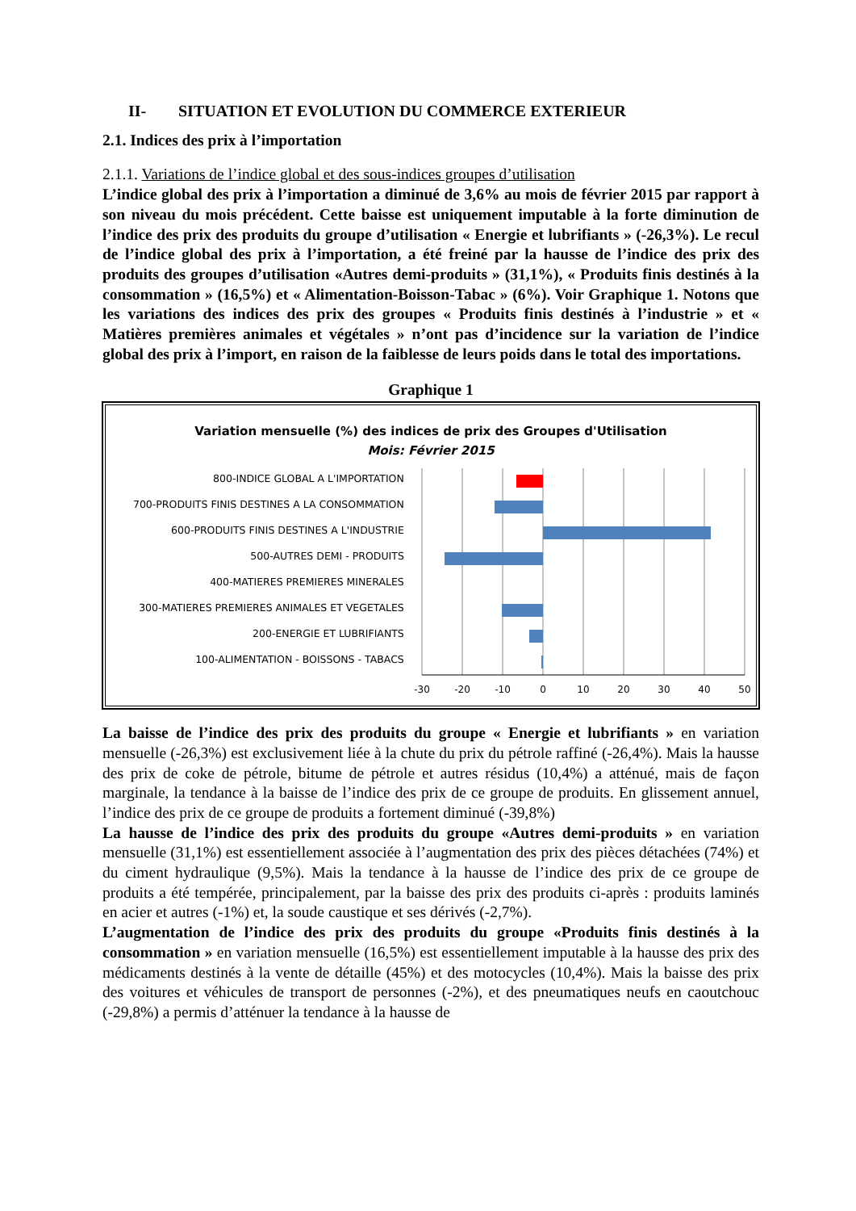II- SITUATION ET EVOLUTION DU COMMERCE EXTERIEUR
2.1. Indices des prix à l’importation
2.1.1. Variations de l’indice global et des sous-indices groupes d’utilisation
L’indice global des prix à l’importation a diminué de 3,6% au mois de février 2015 par rapport à son niveau du mois précédent. Cette baisse est uniquement imputable à la forte diminution de l’indice des prix des produits du groupe d’utilisation « Energie et lubrifiants » (-26,3%). Le recul de l’indice global des prix à l’importation, a été freiné par la hausse de l’indice des prix des produits des groupes d’utilisation «Autres demi-produits » (31,1%), « Produits finis destinés à la consommation » (16,5%) et « Alimentation-Boisson-Tabac » (6%). Voir Graphique 1. Notons que les variations des indices des prix des groupes « Produits finis destinés à l’industrie » et « Matières premières animales et végétales » n’ont pas d’incidence sur la variation de l’indice global des prix à l’import, en raison de la faiblesse de leurs poids dans le total des importations.
Graphique 1
Variation mensuelle (%) des indices de prix des Groupes d'Utilisation
Mois: Février 2015
800-INDICE GLOBAL A L'IMPORTATION
700-PRODUITS FINIS DESTINES A LA CONSOMMATION
600-PRODUITS FINIS DESTINES A L'INDUSTRIE
500-AUTRES DEMI - PRODUITS
400-MATIERES PREMIERES MINERALES
300-MATIERES PREMIERES ANIMALES ET VEGETALES
200-ENERGIE ET LUBRIFIANTS
100-ALIMENTATION - BOISSONS - TABACS
-30
-20
-10
0
10
20
30
40
50
La baisse de l’indice des prix des produits du groupe « Energie et lubrifiants » en variation mensuelle (-26,3%) est exclusivement liée à la chute du prix du pétrole raffiné (-26,4%). Mais la hausse des prix de coke de pétrole, bitume de pétrole et autres résidus (10,4%) a atténué, mais de façon marginale, la tendance à la baisse de l’indice des prix de ce groupe de produits. En glissement annuel, l’indice des prix de ce groupe de produits a fortement diminué (-39,8%)
La hausse de l’indice des prix des produits du groupe «Autres demi-produits » en variation mensuelle (31,1%) est essentiellement associée à l’augmentation des prix des pièces détachées (74%) et du ciment hydraulique (9,5%). Mais la tendance à la hausse de l’indice des prix de ce groupe de produits a été tempérée, principalement, par la baisse des prix des produits ci-après : produits laminés en acier et autres (-1%) et, la soude caustique et ses dérivés (-2,7%).
L’augmentation de l’indice des prix des produits du groupe «Produits finis destinés à la consommation » en variation mensuelle (16,5%) est essentiellement imputable à la hausse des prix des médicaments destinés à la vente de détaille (45%) et des motocycles (10,4%). Mais la baisse des prix des voitures et véhicules de transport de personnes (-2%), et des pneumatiques neufs en caoutchouc (-29,8%) a permis d’atténuer la tendance à la hausse de